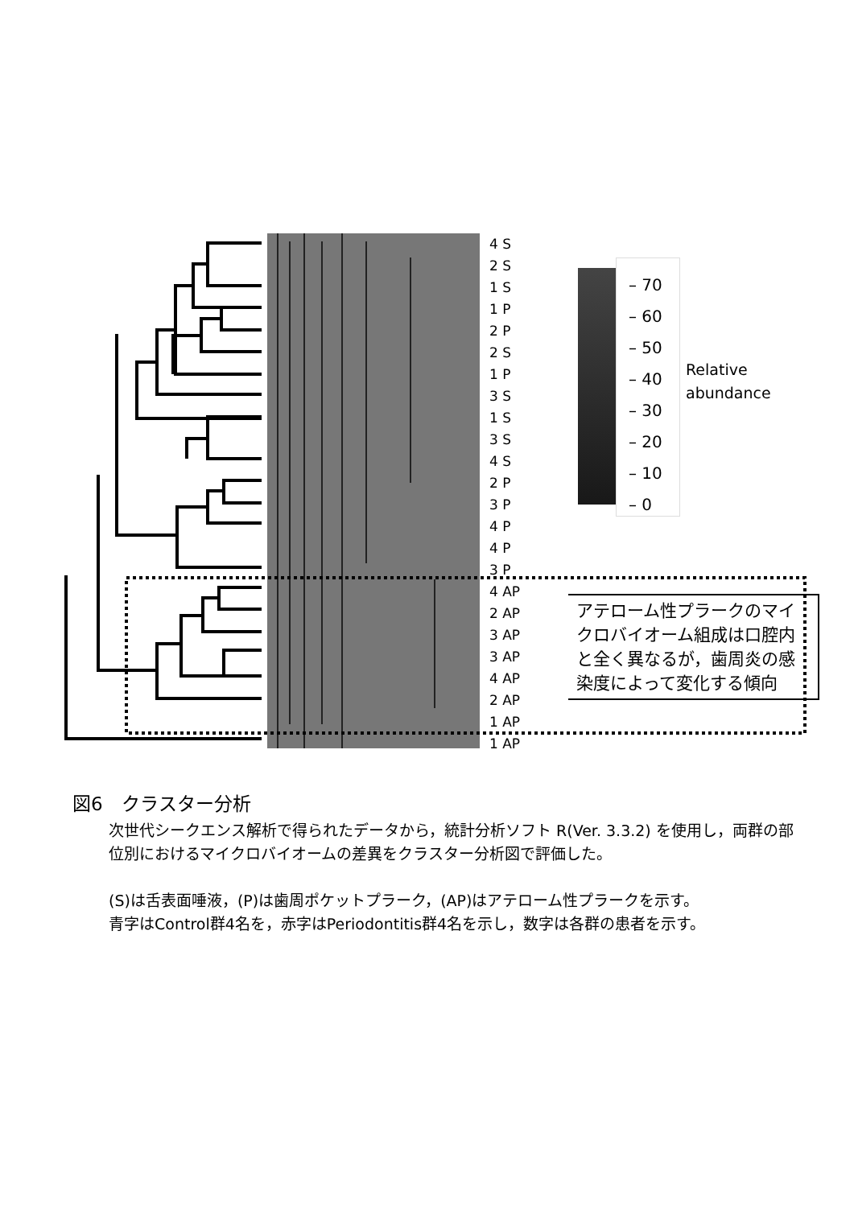4 S
2 S
1 S
1 P
2 P
2 S
1 P
3 S
1 S
3 S
4 S
2 P
3 P
4 P
4 P
3 P
4 AP
2 AP
3 AP
3 AP
4 AP
2 AP
1 AP
1 AP
– 70
– 60
– 50
– 40
– 30
– 20
– 10
– 0
Relative
abundance
アテローム性プラークのマイクロバイオーム組成は口腔内と全く異なるが，歯周炎の感染度によって変化する傾向
図6　クラスター分析
次世代シークエンス解析で得られたデータから，統計分析ソフト R(Ver. 3.3.2) を使用し，両群の部位別におけるマイクロバイオームの差異をクラスター分析図で評価した。
(S)は舌表面唾液，(P)は歯周ポケットプラーク，(AP)はアテローム性プラークを示す。
青字はControl群4名を，赤字はPeriodontitis群4名を示し，数字は各群の患者を示す。